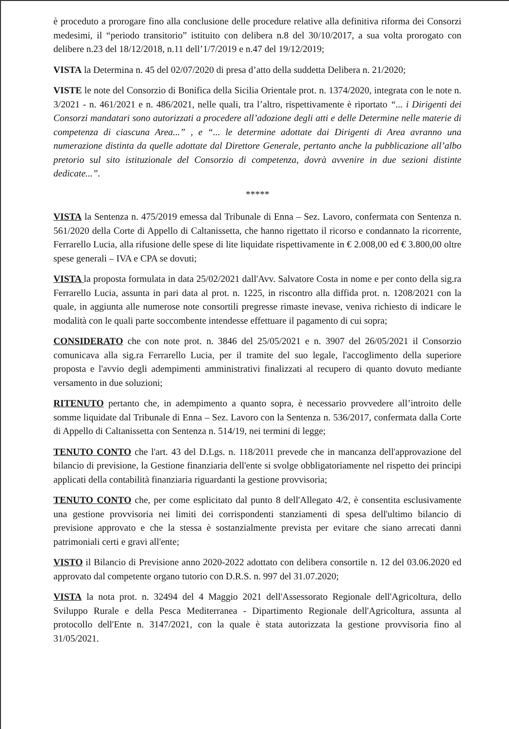è proceduto a prorogare fino alla conclusione delle procedure relative alla definitiva riforma dei Consorzi medesimi, il “periodo transitorio” istituito con delibera n.8 del 30/10/2017, a sua volta prorogato con delibere n.23 del 18/12/2018, n.11 dell’1/7/2019 e n.47 del 19/12/2019;
VISTA la Determina n. 45 del 02/07/2020 di presa d’atto della suddetta Delibera n. 21/2020;
VISTE le note del Consorzio di Bonifica della Sicilia Orientale prot. n. 1374/2020, integrata con le note n. 3/2021 - n. 461/2021 e n. 486/2021, nelle quali, tra l’altro, rispettivamente è riportato “... i Dirigenti dei Consorzi mandatari sono autorizzati a procedere all’adozione degli atti e delle Determine nelle materie di competenza di ciascuna Area...” , e “... le determine adottate dai Dirigenti di Area avranno una numerazione distinta da quelle adottate dal Direttore Generale, pertanto anche la pubblicazione all’albo pretorio sul sito istituzionale del Consorzio di competenza, dovrà avvenire in due sezioni distinte dedicate...”.
*****
VISTA la Sentenza n. 475/2019 emessa dal Tribunale di Enna – Sez. Lavoro, confermata con Sentenza n. 561/2020 della Corte di Appello di Caltanissetta, che hanno rigettato il ricorso e condannato la ricorrente, Ferrarello Lucia, alla rifusione delle spese di lite liquidate rispettivamente in € 2.008,00 ed € 3.800,00 oltre spese generali – IVA e CPA se dovuti;
VISTA la proposta formulata in data 25/02/2021 dall'Avv. Salvatore Costa in nome e per conto della sig.ra Ferrarello Lucia, assunta in pari data al prot. n. 1225, in riscontro alla diffida prot. n. 1208/2021 con la quale, in aggiunta alle numerose note consortili pregresse rimaste inevase, veniva richiesto di indicare le modalità con le quali parte soccombente intendesse effettuare il pagamento di cui sopra;
CONSIDERATO che con note prot. n. 3846 del 25/05/2021 e n. 3907 del 26/05/2021 il Consorzio comunicava alla sig.ra Ferrarello Lucia, per il tramite del suo legale, l'accoglimento della superiore proposta e l'avvio degli adempimenti amministrativi finalizzati al recupero di quanto dovuto mediante versamento in due soluzioni;
RITENUTO pertanto che, in adempimento a quanto sopra, è necessario provvedere all’introito delle somme liquidate dal Tribunale di Enna – Sez. Lavoro con la Sentenza n. 536/2017, confermata dalla Corte di Appello di Caltanissetta con Sentenza n. 514/19, nei termini di legge;
TENUTO CONTO che l'art. 43 del D.Lgs. n. 118/2011 prevede che in mancanza dell'approvazione del bilancio di previsione, la Gestione finanziaria dell'ente si svolge obbligatoriamente nel rispetto dei principi applicati della contabilità finanziaria riguardanti la gestione provvisoria;
TENUTO CONTO che, per come esplicitato dal punto 8 dell'Allegato 4/2, è consentita esclusivamente una gestione provvisoria nei limiti dei corrispondenti stanziamenti di spesa dell'ultimo bilancio di previsione approvato e che la stessa è sostanzialmente prevista per evitare che siano arrecati danni patrimoniali certi e gravi all'ente;
VISTO il Bilancio di Previsione anno 2020-2022 adottato con delibera consortile n. 12 del 03.06.2020 ed approvato dal competente organo tutorio con D.R.S. n. 997 del 31.07.2020;
VISTA la nota prot. n. 32494 del 4 Maggio 2021 dell'Assessorato Regionale dell'Agricoltura, dello Sviluppo Rurale e della Pesca Mediterranea - Dipartimento Regionale dell'Agricoltura, assunta al protocollo dell'Ente n. 3147/2021, con la quale è stata autorizzata la gestione provvisoria fino al 31/05/2021.